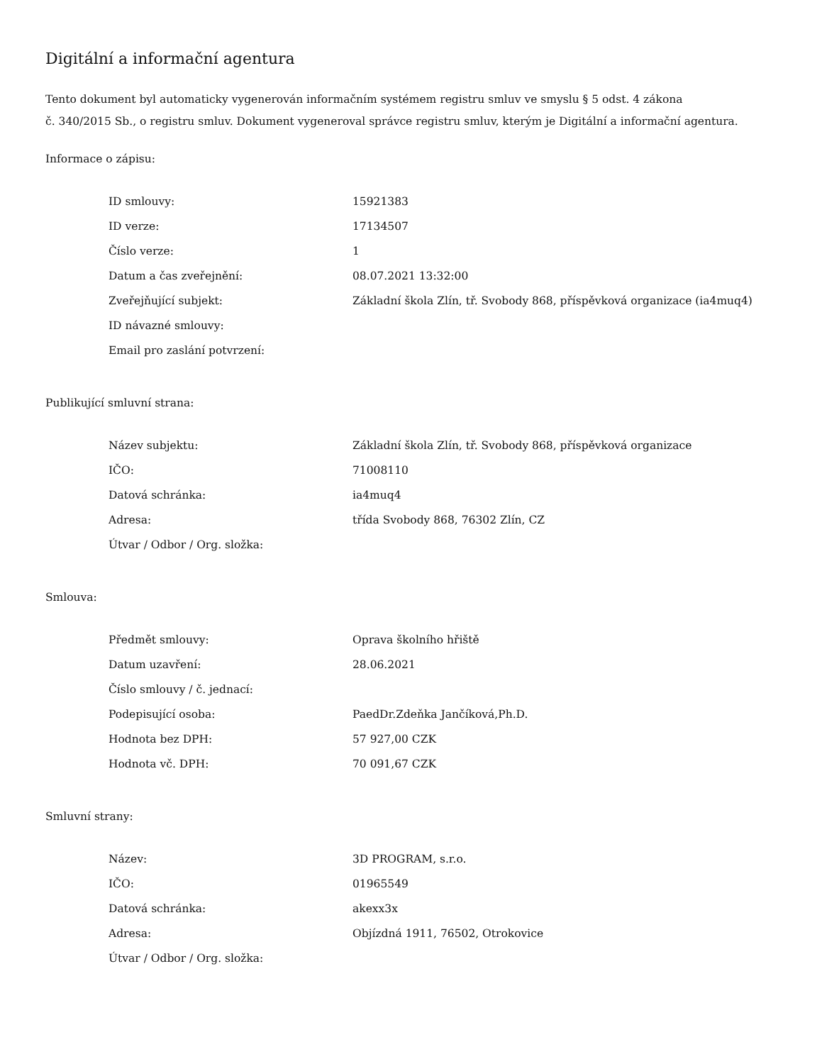Digitální a informační agentura
Tento dokument byl automaticky vygenerován informačním systémem registru smluv ve smyslu § 5 odst. 4 zákona
č. 340/2015 Sb., o registru smluv. Dokument vygeneroval správce registru smluv, kterým je Digitální a informační agentura.
Informace o zápisu:
| ID smlouvy: | 15921383 |
| ID verze: | 17134507 |
| Číslo verze: | 1 |
| Datum a čas zveřejnění: | 08.07.2021 13:32:00 |
| Zveřejňující subjekt: | Základní škola Zlín, tř. Svobody 868, příspěvková organizace (ia4muq4) |
| ID návazné smlouvy: | |
| Email pro zaslání potvrzení: | |
Publikující smluvní strana:
| Název subjektu: | Základní škola Zlín, tř. Svobody 868, příspěvková organizace |
| IČO: | 71008110 |
| Datová schránka: | ia4muq4 |
| Adresa: | třída Svobody 868, 76302 Zlín, CZ |
| Útvar / Odbor / Org. složka: | |
Smlouva:
| Předmět smlouvy: | Oprava školního hřiště |
| Datum uzavření: | 28.06.2021 |
| Číslo smlouvy / č. jednací: | |
| Podepisující osoba: | PaedDr.Zdeňka Jančíková,Ph.D. |
| Hodnota bez DPH: | 57 927,00 CZK |
| Hodnota vč. DPH: | 70 091,67 CZK |
Smluvní strany:
| Název: | 3D PROGRAM, s.r.o. |
| IČO: | 01965549 |
| Datová schránka: | akexx3x |
| Adresa: | Objízdná 1911, 76502, Otrokovice |
| Útvar / Odbor / Org. složka: | |